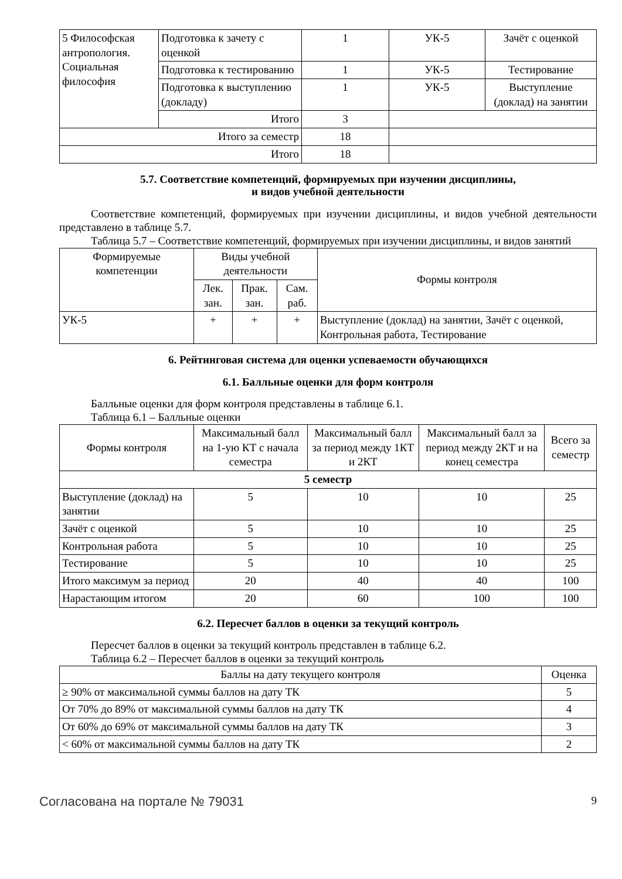| 5 Философская антропология. Социальная философия | Подготовка к зачету с оценкой | 1 | УК-5 | Зачёт с оценкой |
| | Подготовка к тестированию | 1 | УК-5 | Тестирование |
| | Подготовка к выступлению (докладу) | 1 | УК-5 | Выступление (доклад) на занятии |
| | Итого | 3 | | |
| Итого за семестр | | 18 | | |
| Итого | | 18 | | |
5.7. Соответствие компетенций, формируемых при изучении дисциплины,
и видов учебной деятельности
Соответствие компетенций, формируемых при изучении дисциплины, и видов учебной деятельности представлено в таблице 5.7.
Таблица 5.7 – Соответствие компетенций, формируемых при изучении дисциплины, и видов занятий
| Формируемые компетенции | Виды учебной деятельности | | | Формы контроля |
| --- | --- | --- | --- | --- |
| | Лек. зан. | Прак. зан. | Сам. раб. | |
| УК-5 | + | + | + | Выступление (доклад) на занятии, Зачёт с оценкой, Контрольная работа, Тестирование |
6. Рейтинговая система для оценки успеваемости обучающихся
6.1. Балльные оценки для форм контроля
Балльные оценки для форм контроля представлены в таблице 6.1.
Таблица 6.1 – Балльные оценки
| Формы контроля | Максимальный балл на 1-ую КТ с начала семестра | Максимальный балл за период между 1КТ и 2КТ | Максимальный балл за период между 2КТ и на конец семестра | Всего за семестр |
| --- | --- | --- | --- | --- |
| 5 семестр | | | | |
| Выступление (доклад) на занятии | 5 | 10 | 10 | 25 |
| Зачёт с оценкой | 5 | 10 | 10 | 25 |
| Контрольная работа | 5 | 10 | 10 | 25 |
| Тестирование | 5 | 10 | 10 | 25 |
| Итого максимум за период | 20 | 40 | 40 | 100 |
| Нарастающим итогом | 20 | 60 | 100 | 100 |
6.2. Пересчет баллов в оценки за текущий контроль
Пересчет баллов в оценки за текущий контроль представлен в таблице 6.2.
Таблица 6.2 – Пересчет баллов в оценки за текущий контроль
| Баллы на дату текущего контроля | Оценка |
| --- | --- |
| ≥ 90% от максимальной суммы баллов на дату ТК | 5 |
| От 70% до 89% от максимальной суммы баллов на дату ТК | 4 |
| От 60% до 69% от максимальной суммы баллов на дату ТК | 3 |
| < 60% от максимальной суммы баллов на дату ТК | 2 |
Согласована на портале № 79031 9